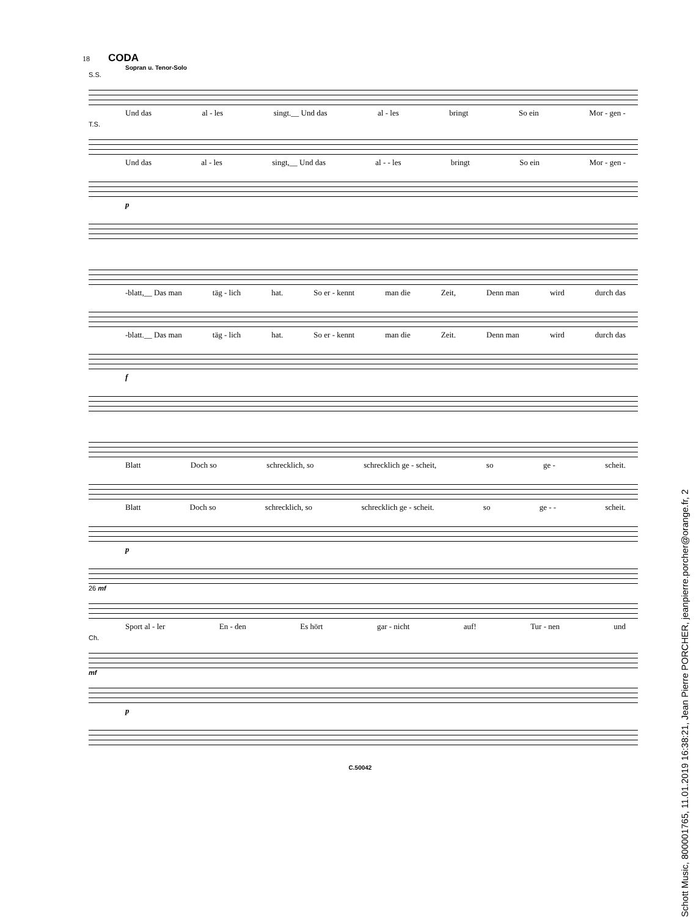18 CODA
Sopran u. Tenor-Solo
S.S.
Und das al - les singt.__ Und das al - les bringt So ein Mor - gen -
T.S.
Und das al - les singt,__ Und das al - - les bringt So ein Mor - gen -
p
-blatt,__ Das man täg - lich hat. So er - kennt man die Zeit, Denn man wird durch das
-blatt.__ Das man täg - lich hat. So er - kennt man die Zeit. Denn man wird durch das
f
Blatt Doch so schrecklich, so schrecklich ge - scheit, so ge - scheit.
Blatt Doch so schrecklich, so schrecklich ge - scheit. so ge - - scheit.
p
26 mf
Sport al - ler En - den Es hört gar - nicht auf! Tur - nen und
Ch.
mf
p
C.50042
Schott Music, 800001765, 11.01.2019 16:38:21, Jean Pierre PORCHER, jeanpierre.porcher@orange.fr, 2